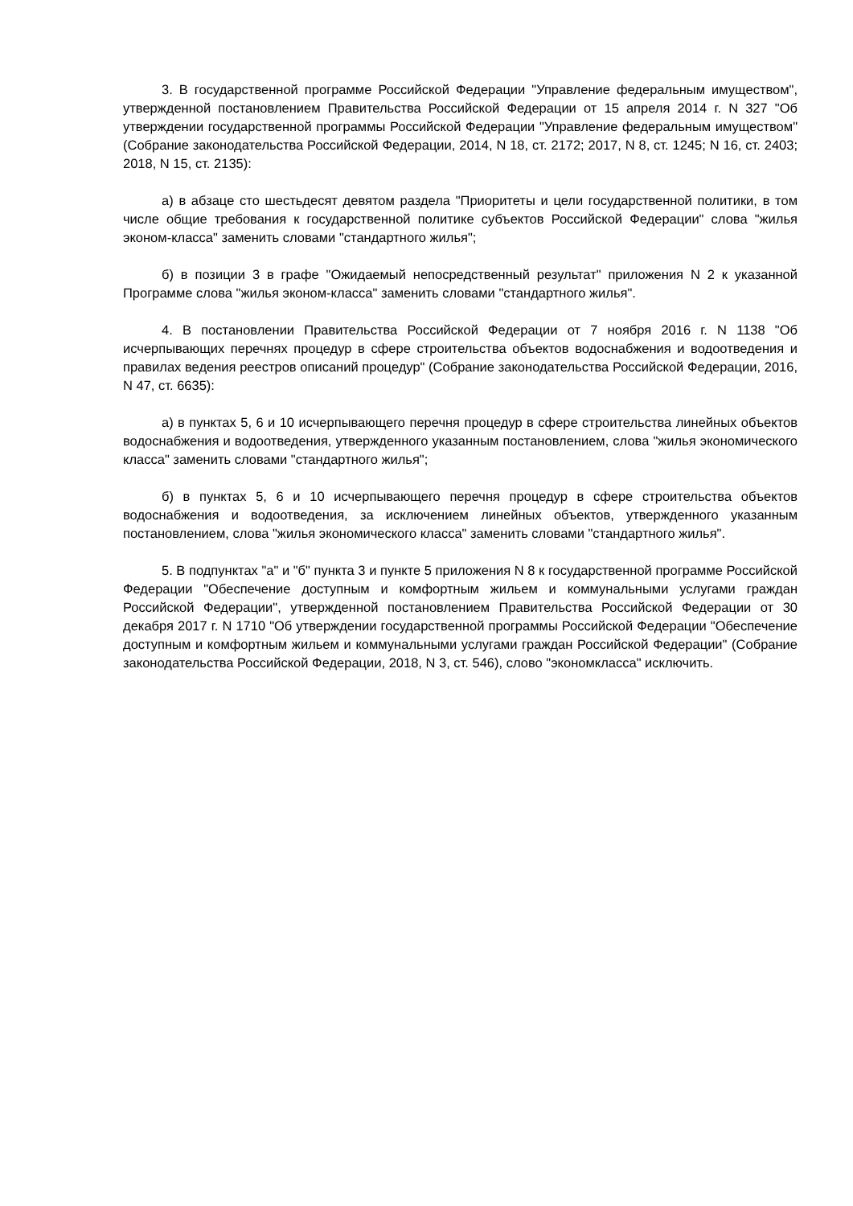3. В государственной программе Российской Федерации "Управление федеральным имуществом", утвержденной постановлением Правительства Российской Федерации от 15 апреля 2014 г. N 327 "Об утверждении государственной программы Российской Федерации "Управление федеральным имуществом" (Собрание законодательства Российской Федерации, 2014, N 18, ст. 2172; 2017, N 8, ст. 1245; N 16, ст. 2403; 2018, N 15, ст. 2135):
а) в абзаце сто шестьдесят девятом раздела "Приоритеты и цели государственной политики, в том числе общие требования к государственной политике субъектов Российской Федерации" слова "жилья эконом-класса" заменить словами "стандартного жилья";
б) в позиции 3 в графе "Ожидаемый непосредственный результат" приложения N 2 к указанной Программе слова "жилья эконом-класса" заменить словами "стандартного жилья".
4. В постановлении Правительства Российской Федерации от 7 ноября 2016 г. N 1138 "Об исчерпывающих перечнях процедур в сфере строительства объектов водоснабжения и водоотведения и правилах ведения реестров описаний процедур" (Собрание законодательства Российской Федерации, 2016, N 47, ст. 6635):
а) в пунктах 5, 6 и 10 исчерпывающего перечня процедур в сфере строительства линейных объектов водоснабжения и водоотведения, утвержденного указанным постановлением, слова "жилья экономического класса" заменить словами "стандартного жилья";
б) в пунктах 5, 6 и 10 исчерпывающего перечня процедур в сфере строительства объектов водоснабжения и водоотведения, за исключением линейных объектов, утвержденного указанным постановлением, слова "жилья экономического класса" заменить словами "стандартного жилья".
5. В подпунктах "а" и "б" пункта 3 и пункте 5 приложения N 8 к государственной программе Российской Федерации "Обеспечение доступным и комфортным жильем и коммунальными услугами граждан Российской Федерации", утвержденной постановлением Правительства Российской Федерации от 30 декабря 2017 г. N 1710 "Об утверждении государственной программы Российской Федерации "Обеспечение доступным и комфортным жильем и коммунальными услугами граждан Российской Федерации" (Собрание законодательства Российской Федерации, 2018, N 3, ст. 546), слово "экономкласса" исключить.